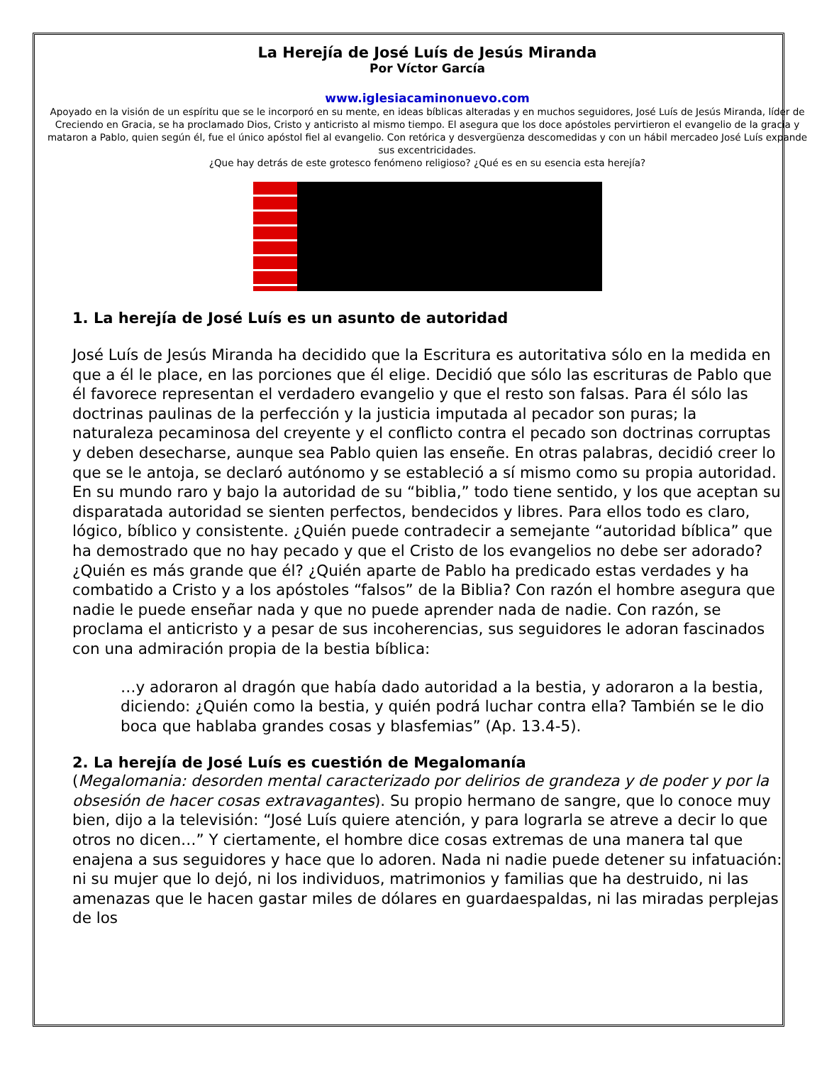La Herejía de José Luís de Jesús Miranda
Por Víctor García
www.iglesiacaminonuevo.com
Apoyado en la visión de un espíritu que se le incorporó en su mente, en ideas bíblicas alteradas y en muchos seguidores, José Luís de Jesús Miranda, líder de Creciendo en Gracia, se ha proclamado Dios, Cristo y anticristo al mismo tiempo. El asegura que los doce apóstoles pervirtieron el evangelio de la gracia y mataron a Pablo, quien según él, fue el único apóstol fiel al evangelio. Con retórica y desvergüenza descomedidas y con un hábil mercadeo José Luís expande sus excentricidades.
¿Que hay detrás de este grotesco fenómeno religioso? ¿Qué es en su esencia esta herejía?
1. La herejía de José Luís es un asunto de autoridad
José Luís de Jesús Miranda ha decidido que la Escritura es autoritativa sólo en la medida en que a él le place, en las porciones que él elige. Decidió que sólo las escrituras de Pablo que él favorece representan el verdadero evangelio y que el resto son falsas. Para él sólo las doctrinas paulinas de la perfección y la justicia imputada al pecador son puras; la naturaleza pecaminosa del creyente y el conflicto contra el pecado son doctrinas corruptas y deben desecharse, aunque sea Pablo quien las enseñe. En otras palabras, decidió creer lo que se le antoja, se declaró autónomo y se estableció a sí mismo como su propia autoridad. En su mundo raro y bajo la autoridad de su “biblia,” todo tiene sentido, y los que aceptan su disparatada autoridad se sienten perfectos, bendecidos y libres. Para ellos todo es claro, lógico, bíblico y consistente. ¿Quién puede contradecir a semejante “autoridad bíblica” que ha demostrado que no hay pecado y que el Cristo de los evangelios no debe ser adorado? ¿Quién es más grande que él? ¿Quién aparte de Pablo ha predicado estas verdades y ha combatido a Cristo y a los apóstoles “falsos” de la Biblia? Con razón el hombre asegura que nadie le puede enseñar nada y que no puede aprender nada de nadie. Con razón, se proclama el anticristo y a pesar de sus incoherencias, sus seguidores le adoran fascinados con una admiración propia de la bestia bíblica:
…y adoraron al dragón que había dado autoridad a la bestia, y adoraron a la bestia, diciendo: ¿Quién como la bestia, y quién podrá luchar contra ella? También se le dio boca que hablaba grandes cosas y blasfemias” (Ap. 13.4-5).
2. La herejía de José Luís es cuestión de Megalomanía
(Megalomania: desorden mental caracterizado por delirios de grandeza y de poder y por la obsesión de hacer cosas extravagantes). Su propio hermano de sangre, que lo conoce muy bien, dijo a la televisión: “José Luís quiere atención, y para lograrla se atreve a decir lo que otros no dicen…” Y ciertamente, el hombre dice cosas extremas de una manera tal que enajena a sus seguidores y hace que lo adoren. Nada ni nadie puede detener su infatuación: ni su mujer que lo dejó, ni los individuos, matrimonios y familias que ha destruido, ni las amenazas que le hacen gastar miles de dólares en guardaespaldas, ni las miradas perplejas de los